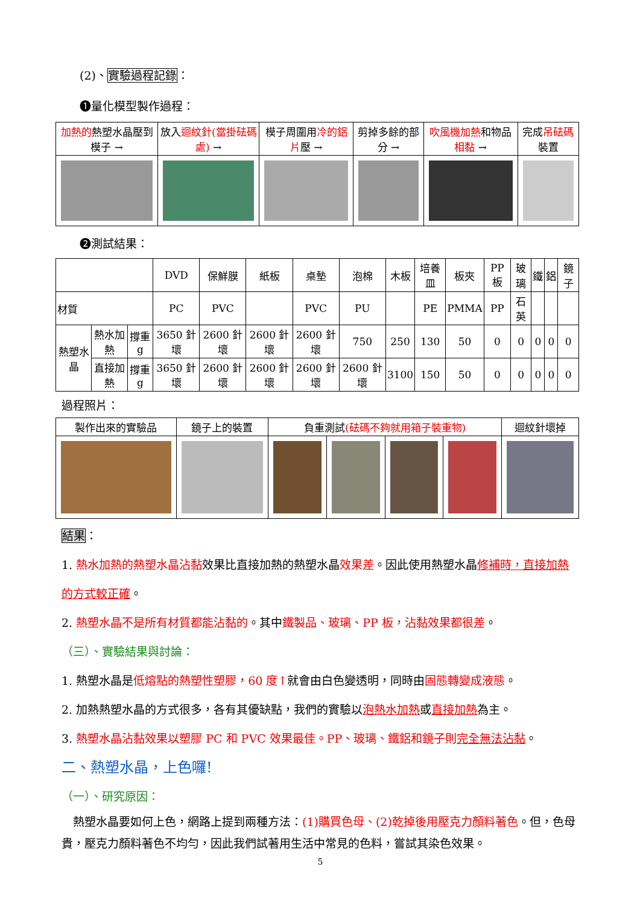(2)、實驗過程記錄：
❶量化模型製作過程：
| 加熱的 熱塑水晶壓到模子 → | 放入 迴紋針(當掛砝碼處) → | 模子周圍用 冷的鋁片 壓 → | 剪掉多餘的部分 → | 吹風機加熱 和物品 相黏 → | 完成 吊砝碼 裝置 |
❷測試結果：
| | | | DVD | 保鮮膜 | 紙板 | 桌墊 | 泡棉 | 木板 | 培養皿 | 板夾 | PP 板 | 玻璃 | 鐵 | 鋁 | 鏡子 |
| 材質 | | | PC | PVC | | PVC | PU | | PE | PMMA | PP | 石英 | | | |
| 熱塑水晶 | 熱水加熱 | 撐重g | 3650 針壞 | 2600 針壞 | 2600 針壞 | 2600 針壞 | 750 | 250 | 130 | 50 | 0 | 0 | 0 | 0 | 0 |
| | 直接加熱 | 撐重g | 3650 針壞 | 2600 針壞 | 2600 針壞 | 2600 針壞 | 2600 針壞 | 3100 | 150 | 50 | 0 | 0 | 0 | 0 | 0 |
過程照片：
| 製作出來的實驗品 | 鏡子上的裝置 | 負重測試 (砝碼不夠就用箱子裝重物) | | | | 迴紋針壞掉 |
結果：
1. 熱水加熱的熱塑水晶沾黏效果比直接加熱的熱塑水晶效果差。因此使用熱塑水晶修補時，直接加熱的方式較正確。
2. 熱塑水晶不是所有材質都能沾黏的。其中鐵製品、玻璃、PP 板，沾黏效果都很差。
（三）、實驗結果與討論：
1. 熱塑水晶是低熔點的熱塑性塑膠，60 度↑就會由白色變透明，同時由固態轉變成液態。
2. 加熱熱塑水晶的方式很多，各有其優缺點，我們的實驗以泡熱水加熱或直接加熱為主。
3. 熱塑水晶沾黏效果以塑膠 PC 和 PVC 效果最佳。PP、玻璃、鐵鋁和鏡子則完全無法沾黏。
二、熱塑水晶，上色囉!
（一）、研究原因：
　熱塑水晶要如何上色，網路上提到兩種方法：(1)購買色母、(2)乾掉後用壓克力顏料著色。但，色母貴，壓克力顏料著色不均勻，因此我們試著用生活中常見的色料，嘗試其染色效果。
5